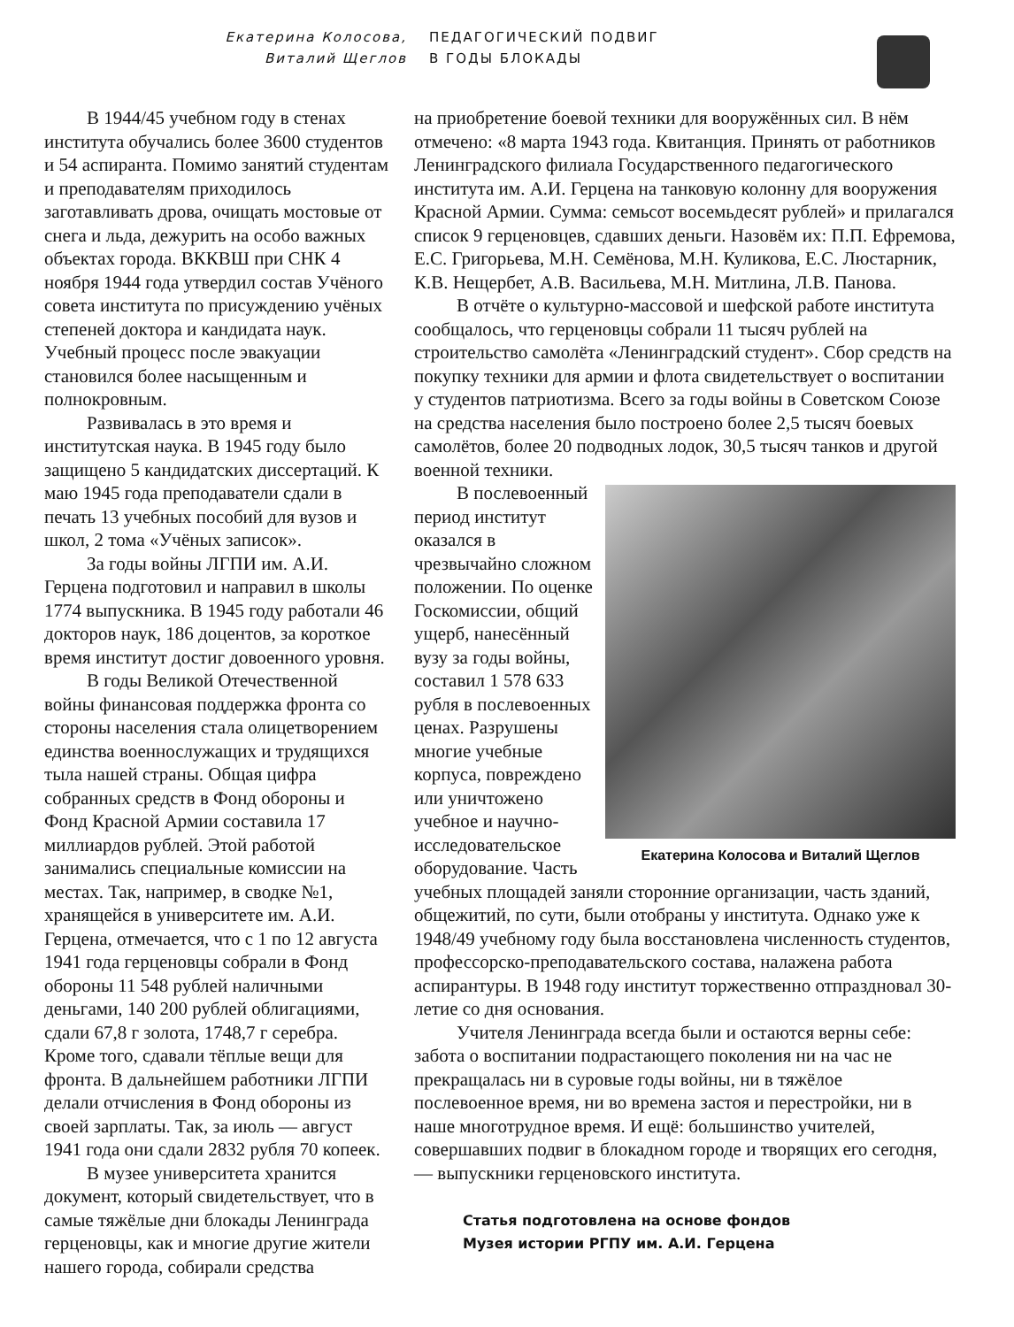Екатерина Колосова,
Виталий Щеглов
ПЕДАГОГИЧЕСКИЙ ПОДВИГ
В ГОДЫ БЛОКАДЫ
В 1944/45 учебном году в стенах института обучались более 3600 студентов и 54 аспиранта. Помимо занятий студентам и преподавателям приходилось заготавливать дрова, очищать мостовые от снега и льда, дежурить на особо важных объектах города. ВККВШ при СНК 4 ноября 1944 года утвердил состав Учёного совета института по присуждению учёных степеней доктора и кандидата наук. Учебный процесс после эвакуации становился более насыщенным и полнокровным.
Развивалась в это время и институтская наука. В 1945 году было защищено 5 кандидатских диссертаций. К маю 1945 года преподаватели сдали в печать 13 учебных пособий для вузов и школ, 2 тома «Учёных записок».
За годы войны ЛГПИ им. А.И. Герцена подготовил и направил в школы 1774 выпускника. В 1945 году работали 46 докторов наук, 186 доцентов, за короткое время институт достиг довоенного уровня.
В годы Великой Отечественной войны финансовая поддержка фронта со стороны населения стала олицетворением единства военнослужащих и трудящихся тыла нашей страны. Общая цифра собранных средств в Фонд обороны и Фонд Красной Армии составила 17 миллиардов рублей. Этой работой занимались специальные комиссии на местах. Так, например, в сводке №1, хранящейся в университете им. А.И. Герцена, отмечается, что с 1 по 12 августа 1941 года герценовцы собрали в Фонд обороны 11 548 рублей наличными деньгами, 140 200 рублей облигациями, сдали 67,8 г золота, 1748,7 г серебра. Кроме того, сдавали тёплые вещи для фронта. В дальнейшем работники ЛГПИ делали отчисления в Фонд обороны из своей зарплаты. Так, за июль — август 1941 года они сдали 2832 рубля 70 копеек.
В музее университета хранится документ, который свидетельствует, что в самые тяжёлые дни блокады Ленинграда герценовцы, как и многие другие жители нашего города, собирали средства
на приобретение боевой техники для вооружённых сил. В нём отмечено: «8 марта 1943 года. Квитанция. Принять от работников Ленинградского филиала Государственного педагогического института им. А.И. Герцена на танковую колонну для вооружения Красной Армии. Сумма: семьсот восемьдесят рублей» и прилагался список 9 герценовцев, сдавших деньги. Назовём их: П.П. Ефремова, Е.С. Григорьева, М.Н. Семёнова, М.Н. Куликова, Е.С. Люстарник, К.В. Нещербет, А.В. Васильева, М.Н. Митлина, Л.В. Панова.
В отчёте о культурно-массовой и шефской работе института сообщалось, что герценовцы собрали 11 тысяч рублей на строительство самолёта «Ленинградский студент». Сбор средств на покупку техники для армии и флота свидетельствует о воспитании у студентов патриотизма. Всего за годы войны в Советском Союзе на средства населения было построено более 2,5 тысяч боевых самолётов, более 20 подводных лодок, 30,5 тысяч танков и другой военной техники.
Екатерина Колосова и Виталий Щеглов
В послевоенный период институт оказался в чрезвычайно сложном положении. По оценке Госкомиссии, общий ущерб, нанесённый вузу за годы войны, составил 1 578 633 рубля в послевоенных ценах. Разрушены многие учебные корпуса, повреждено или уничтожено учебное и научно-исследовательское оборудование. Часть учебных площадей заняли сторонние организации, часть зданий, общежитий, по сути, были отобраны у института. Однако уже к 1948/49 учебному году была восстановлена численность студентов, профессорско-преподавательского состава, налажена работа аспирантуры. В 1948 году институт торжественно отпраздновал 30-летие со дня основания.
Учителя Ленинграда всегда были и остаются верны себе: забота о воспитании подрастающего поколения ни на час не прекращалась ни в суровые годы войны, ни в тяжёлое послевоенное время, ни во времена застоя и перестройки, ни в наше многотрудное время. И ещё: большинство учителей, совершавших подвиг в блокадном городе и творящих его сегодня, — выпускники герценовского института.
Статья подготовлена на основе фондов
Музея истории РГПУ им. А.И. Герцена